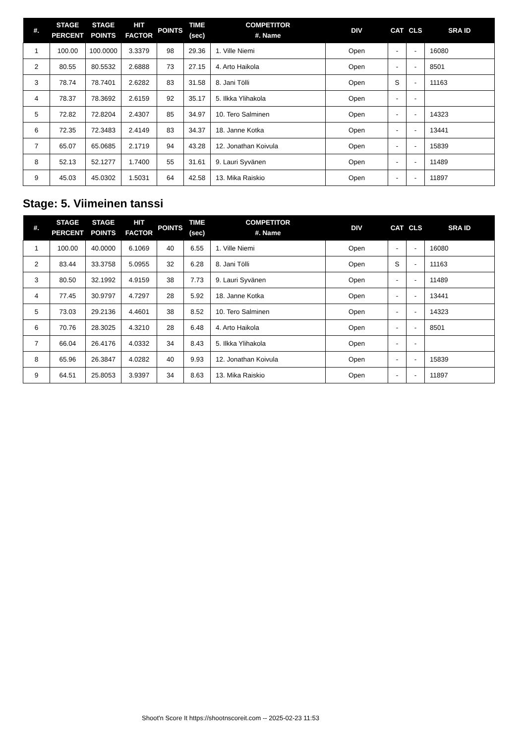| #. | STAGE PERCENT | STAGE POINTS | HIT FACTOR | POINTS | TIME (sec) | COMPETITOR #. Name | DIV | CAT | CLS | SRA ID |
| --- | --- | --- | --- | --- | --- | --- | --- | --- | --- | --- |
| 1 | 100.00 | 100.0000 | 3.3379 | 98 | 29.36 | 1. Ville Niemi | Open | - | - | 16080 |
| 2 | 80.55 | 80.5532 | 2.6888 | 73 | 27.15 | 4. Arto Haikola | Open | - | - | 8501 |
| 3 | 78.74 | 78.7401 | 2.6282 | 83 | 31.58 | 8. Jani Tölli | Open | S | - | 11163 |
| 4 | 78.37 | 78.3692 | 2.6159 | 92 | 35.17 | 5. Ilkka Ylihakola | Open | - | - | |
| 5 | 72.82 | 72.8204 | 2.4307 | 85 | 34.97 | 10. Tero Salminen | Open | - | - | 14323 |
| 6 | 72.35 | 72.3483 | 2.4149 | 83 | 34.37 | 18. Janne Kotka | Open | - | - | 13441 |
| 7 | 65.07 | 65.0685 | 2.1719 | 94 | 43.28 | 12. Jonathan Koivula | Open | - | - | 15839 |
| 8 | 52.13 | 52.1277 | 1.7400 | 55 | 31.61 | 9. Lauri Syvänen | Open | - | - | 11489 |
| 9 | 45.03 | 45.0302 | 1.5031 | 64 | 42.58 | 13. Mika Raiskio | Open | - | - | 11897 |
Stage: 5. Viimeinen tanssi
| #. | STAGE PERCENT | STAGE POINTS | HIT FACTOR | POINTS | TIME (sec) | COMPETITOR #. Name | DIV | CAT | CLS | SRA ID |
| --- | --- | --- | --- | --- | --- | --- | --- | --- | --- | --- |
| 1 | 100.00 | 40.0000 | 6.1069 | 40 | 6.55 | 1. Ville Niemi | Open | - | - | 16080 |
| 2 | 83.44 | 33.3758 | 5.0955 | 32 | 6.28 | 8. Jani Tölli | Open | S | - | 11163 |
| 3 | 80.50 | 32.1992 | 4.9159 | 38 | 7.73 | 9. Lauri Syvänen | Open | - | - | 11489 |
| 4 | 77.45 | 30.9797 | 4.7297 | 28 | 5.92 | 18. Janne Kotka | Open | - | - | 13441 |
| 5 | 73.03 | 29.2136 | 4.4601 | 38 | 8.52 | 10. Tero Salminen | Open | - | - | 14323 |
| 6 | 70.76 | 28.3025 | 4.3210 | 28 | 6.48 | 4. Arto Haikola | Open | - | - | 8501 |
| 7 | 66.04 | 26.4176 | 4.0332 | 34 | 8.43 | 5. Ilkka Ylihakola | Open | - | - | |
| 8 | 65.96 | 26.3847 | 4.0282 | 40 | 9.93 | 12. Jonathan Koivula | Open | - | - | 15839 |
| 9 | 64.51 | 25.8053 | 3.9397 | 34 | 8.63 | 13. Mika Raiskio | Open | - | - | 11897 |
Shoot'n Score It https://shootnscoreit.com -- 2025-02-23 11:53